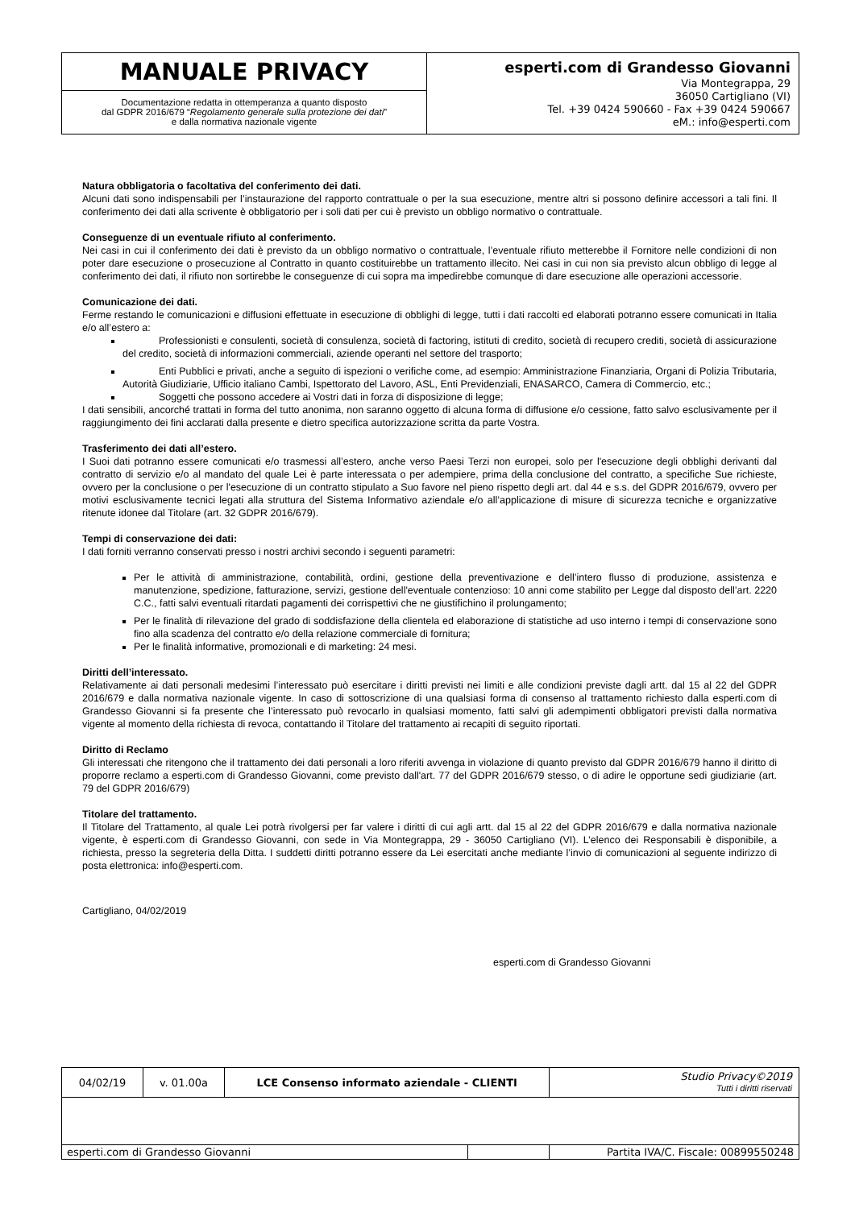| MANUALE PRIVACY | esperti.com di Grandesso Giovanni Via Montegrappa, 29 36050 Cartigliano (VI) Tel. +39 0424 590660 - Fax +39 0424 590667 eM.: info@esperti.com |
| Documentazione redatta in ottemperanza a quanto disposto dal GDPR 2016/679 “ Regolamento generale sulla protezione dei dati ” e dalla normativa nazionale vigente | |
Natura obbligatoria o facoltativa del conferimento dei dati.
Alcuni dati sono indispensabili per l’instaurazione del rapporto contrattuale o per la sua esecuzione, mentre altri si possono definire accessori a tali fini. Il conferimento dei dati alla scrivente è obbligatorio per i soli dati per cui è previsto un obbligo normativo o contrattuale.
Conseguenze di un eventuale rifiuto al conferimento.
Nei casi in cui il conferimento dei dati è previsto da un obbligo normativo o contrattuale, l’eventuale rifiuto metterebbe il Fornitore nelle condizioni di non poter dare esecuzione o prosecuzione al Contratto in quanto costituirebbe un trattamento illecito. Nei casi in cui non sia previsto alcun obbligo di legge al conferimento dei dati, il rifiuto non sortirebbe le conseguenze di cui sopra ma impedirebbe comunque di dare esecuzione alle operazioni accessorie.
Comunicazione dei dati.
Ferme restando le comunicazioni e diffusioni effettuate in esecuzione di obblighi di legge, tutti i dati raccolti ed elaborati potranno essere comunicati in Italia e/o all’estero a:
Professionisti e consulenti, società di consulenza, società di factoring, istituti di credito, società di recupero crediti, società di assicurazione del credito, società di informazioni commerciali, aziende operanti nel settore del trasporto;
Enti Pubblici e privati, anche a seguito di ispezioni o verifiche come, ad esempio: Amministrazione Finanziaria, Organi di Polizia Tributaria, Autorità Giudiziarie, Ufficio italiano Cambi, Ispettorato del Lavoro, ASL, Enti Previdenziali, ENASARCO, Camera di Commercio, etc.;
Soggetti che possono accedere ai Vostri dati in forza di disposizione di legge;
I dati sensibili, ancorché trattati in forma del tutto anonima, non saranno oggetto di alcuna forma di diffusione e/o cessione, fatto salvo esclusivamente per il raggiungimento dei fini acclarati dalla presente e dietro specifica autorizzazione scritta da parte Vostra.
Trasferimento dei dati all’estero.
I Suoi dati potranno essere comunicati e/o trasmessi all’estero, anche verso Paesi Terzi non europei, solo per l'esecuzione degli obblighi derivanti dal contratto di servizio e/o al mandato del quale Lei è parte interessata o per adempiere, prima della conclusione del contratto, a specifiche Sue richieste, ovvero per la conclusione o per l'esecuzione di un contratto stipulato a Suo favore nel pieno rispetto degli art. dal 44 e s.s. del GDPR 2016/679, ovvero per motivi esclusivamente tecnici legati alla struttura del Sistema Informativo aziendale e/o all’applicazione di misure di sicurezza tecniche e organizzative ritenute idonee dal Titolare (art. 32 GDPR 2016/679).
Tempi di conservazione dei dati:
I dati forniti verranno conservati presso i nostri archivi secondo i seguenti parametri:
Per le attività di amministrazione, contabilità, ordini, gestione della preventivazione e dell’intero flusso di produzione, assistenza e manutenzione, spedizione, fatturazione, servizi, gestione dell'eventuale contenzioso: 10 anni come stabilito per Legge dal disposto dell’art. 2220 C.C., fatti salvi eventuali ritardati pagamenti dei corrispettivi che ne giustifichino il prolungamento;
Per le finalità di rilevazione del grado di soddisfazione della clientela ed elaborazione di statistiche ad uso interno i tempi di conservazione sono fino alla scadenza del contratto e/o della relazione commerciale di fornitura;
Per le finalità informative, promozionali e di marketing: 24 mesi.
Diritti dell’interessato.
Relativamente ai dati personali medesimi l’interessato può esercitare i diritti previsti nei limiti e alle condizioni previste dagli artt. dal 15 al 22 del GDPR 2016/679 e dalla normativa nazionale vigente. In caso di sottoscrizione di una qualsiasi forma di consenso al trattamento richiesto dalla esperti.com di Grandesso Giovanni si fa presente che l’interessato può revocarlo in qualsiasi momento, fatti salvi gli adempimenti obbligatori previsti dalla normativa vigente al momento della richiesta di revoca, contattando il Titolare del trattamento ai recapiti di seguito riportati.
Diritto di Reclamo
Gli interessati che ritengono che il trattamento dei dati personali a loro riferiti avvenga in violazione di quanto previsto dal GDPR 2016/679 hanno il diritto di proporre reclamo a esperti.com di Grandesso Giovanni, come previsto dall'art. 77 del GDPR 2016/679 stesso, o di adire le opportune sedi giudiziarie (art. 79 del GDPR 2016/679)
Titolare del trattamento.
Il Titolare del Trattamento, al quale Lei potrà rivolgersi per far valere i diritti di cui agli artt. dal 15 al 22 del GDPR 2016/679 e dalla normativa nazionale vigente, è esperti.com di Grandesso Giovanni, con sede in Via Montegrappa, 29 - 36050 Cartigliano (VI). L’elenco dei Responsabili è disponibile, a richiesta, presso la segreteria della Ditta. I suddetti diritti potranno essere da Lei esercitati anche mediante l’invio di comunicazioni al seguente indirizzo di posta elettronica: info@esperti.com.
Cartigliano, 04/02/2019
esperti.com di Grandesso Giovanni
| 04/02/19 | v. 01.00a | LCE Consenso informato aziendale - CLIENTI | | | Studio Privacy©2019 Tutti i diritti riservati |
| esperti.com di Grandesso Giovanni | | | | Partita IVA/C. Fiscale: 00899550248 | |